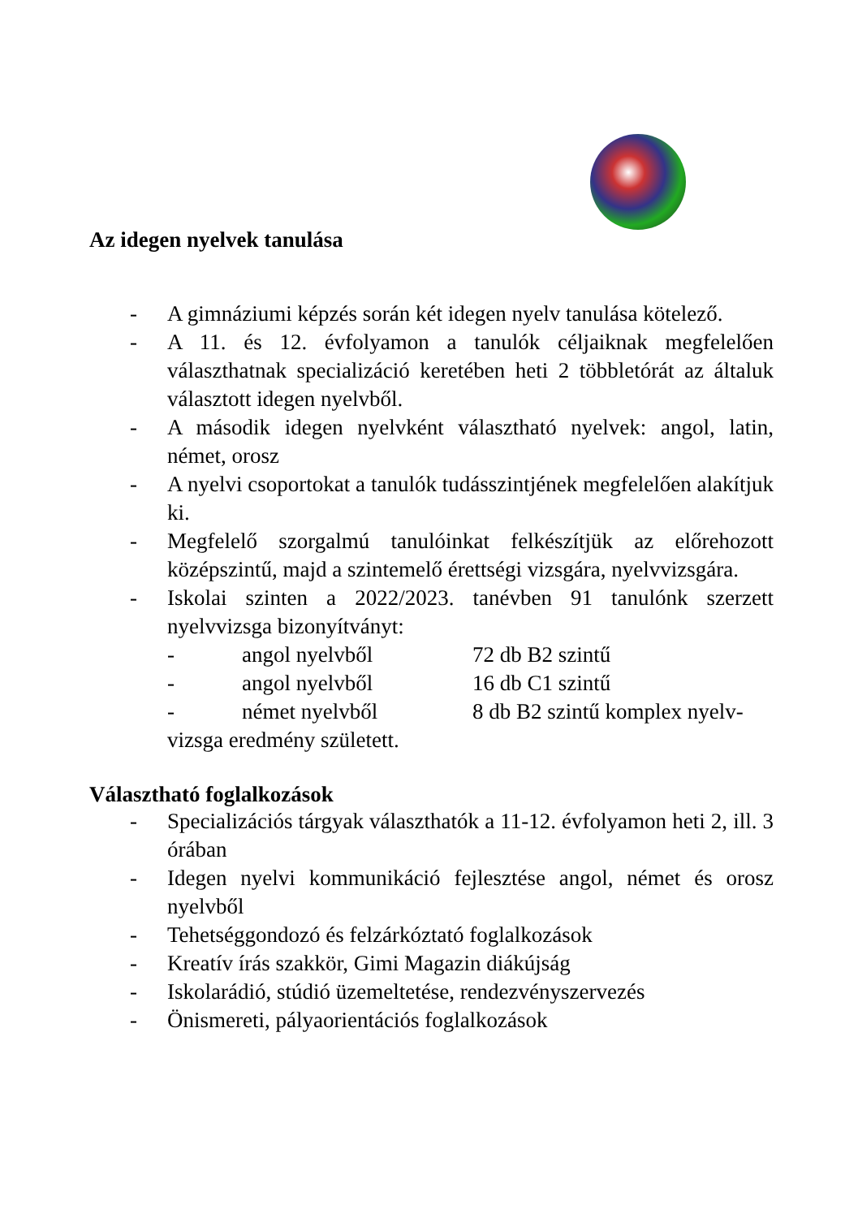Az idegen nyelvek tanulása
- A gimnáziumi képzés során két idegen nyelv tanulása kötelező.
- A 11. és 12. évfolyamon a tanulók céljaiknak megfelelően választhatnak specializáció keretében heti 2 többletórát az általuk választott idegen nyelvből.
- A második idegen nyelvként választható nyelvek: angol, latin, német, orosz
- A nyelvi csoportokat a tanulók tudásszintjének megfelelően alakítjuk ki.
- Megfelelő szorgalmú tanulóinkat felkészítjük az előrehozott középszintű, majd a szintemelő érettségi vizsgára, nyelvvizsgára.
- Iskolai szinten a 2022/2023. tanévben 91 tanulónk szerzett nyelvvizsga bizonyítványt:
- angol nyelvből 72 db B2 szintű
- angol nyelvből 16 db C1 szintű
- német nyelvből 8 db B2 szintű komplex nyelv-
vizsga eredmény született.
Választható foglalkozások
- Specializációs tárgyak választhatók a 11-12. évfolyamon heti 2, ill. 3 órában
- Idegen nyelvi kommunikáció fejlesztése angol, német és orosz nyelvből
- Tehetséggondozó és felzárkóztató foglalkozások
- Kreatív írás szakkör, Gimi Magazin diákújság
- Iskolarádió, stúdió üzemeltetése, rendezvényszervezés
- Önismereti, pályaorientációs foglalkozások